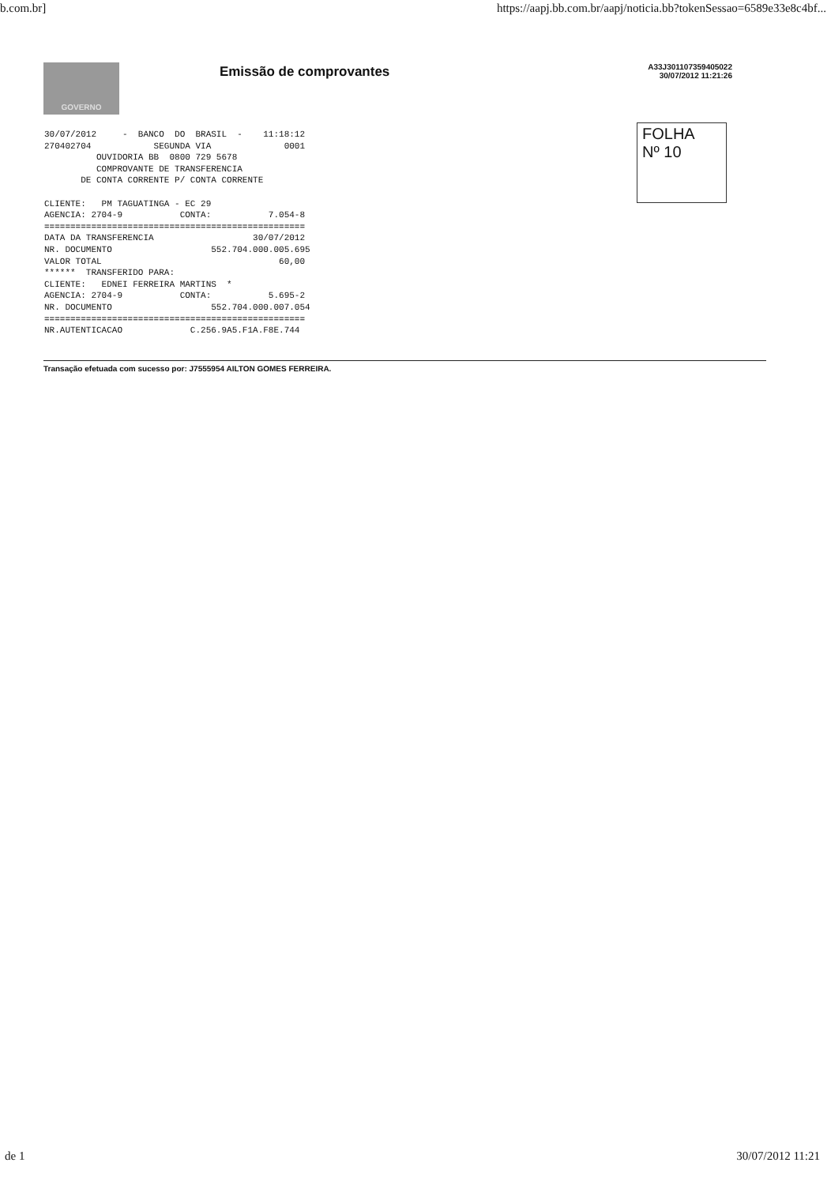b.com.br] https://aapj.bb.com.br/aapj/noticia.bb?tokenSessao=6589e33e8c4bf...
GOVERNO
Emissão de comprovantes
A33J301107359405022
30/07/2012 11:21:26
30/07/2012     -  BANCO  DO  BRASIL  -    11:18:12
270402704            SEGUNDA VIA              0001
          OUVIDORIA BB  0800 729 5678
          COMPROVANTE DE TRANSFERENCIA
       DE CONTA CORRENTE P/ CONTA CORRENTE

CLIENTE:   PM TAGUATINGA - EC 29
AGENCIA: 2704-9           CONTA:           7.054-8
==================================================
DATA DA TRANSFERENCIA                   30/07/2012
NR. DOCUMENTO                   552.704.000.005.695
VALOR TOTAL                                  60,00
******  TRANSFERIDO PARA:
CLIENTE:   EDNEI FERREIRA MARTINS  *
AGENCIA: 2704-9           CONTA:           5.695-2
NR. DOCUMENTO                   552.704.000.007.054
==================================================
NR.AUTENTICACAO             C.256.9A5.F1A.F8E.744
FOLHA
Nº 10
Transação efetuada com sucesso por: J7555954 AILTON GOMES FERREIRA.
de 1 30/07/2012 11:21